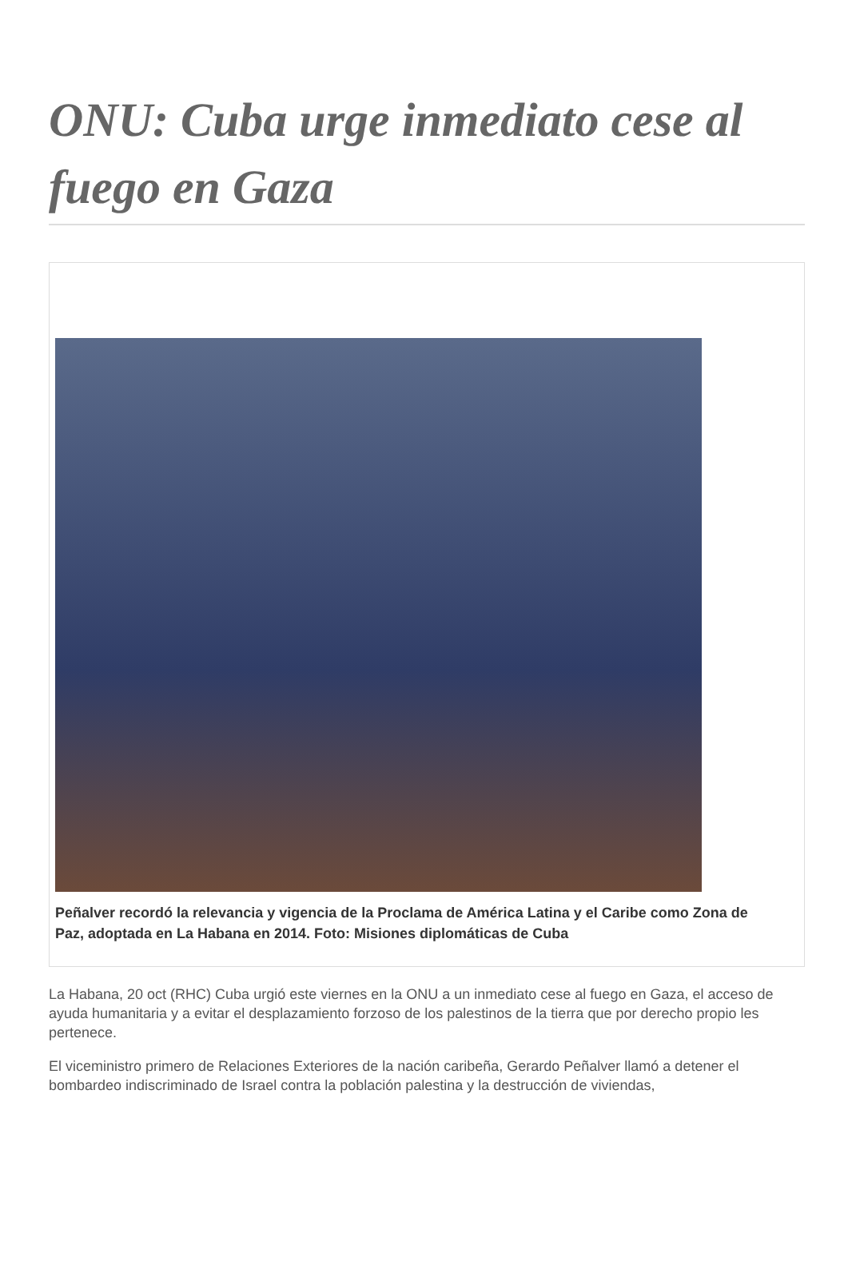ONU: Cuba urge inmediato cese al fuego en Gaza
Peñalver recordó la relevancia y vigencia de la Proclama de América Latina y el Caribe como Zona de Paz, adoptada en La Habana en 2014. Foto: Misiones diplomáticas de Cuba
La Habana, 20 oct (RHC) Cuba urgió este viernes en la ONU a un inmediato cese al fuego en Gaza, el acceso de ayuda humanitaria y a evitar el desplazamiento forzoso de los palestinos de la tierra que por derecho propio les pertenece.
El viceministro primero de Relaciones Exteriores de la nación caribeña, Gerardo Peñalver llamó a detener el bombardeo indiscriminado de Israel contra la población palestina y la destrucción de viviendas,